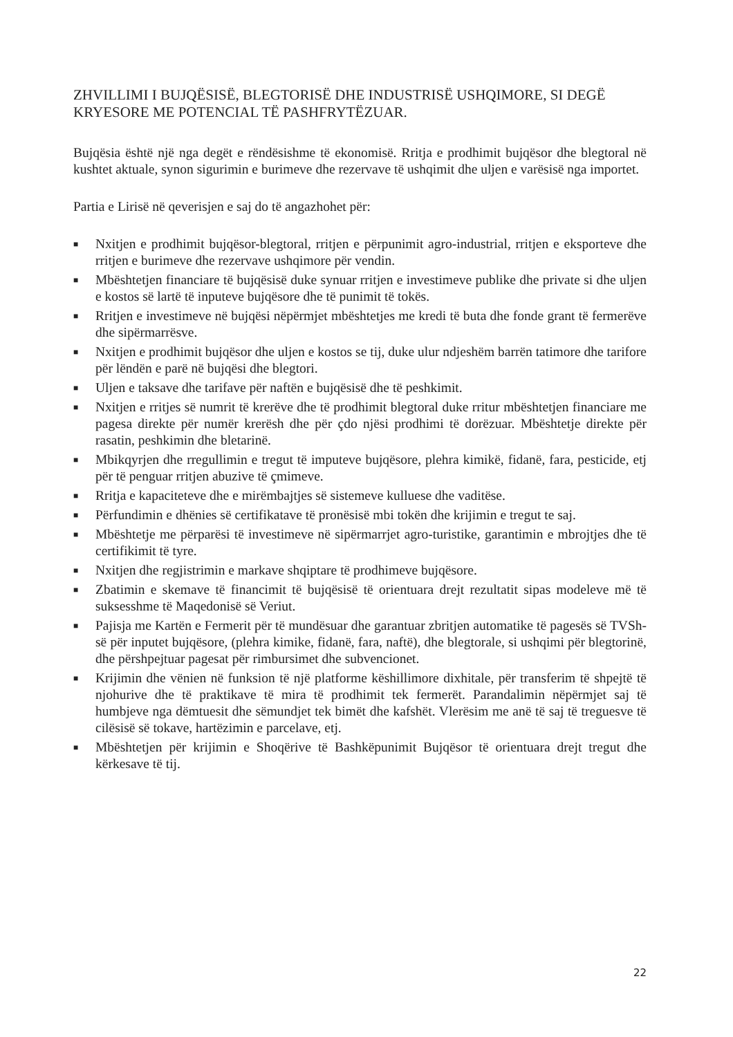ZHVILLIMI I BUJQËSISË, BLEGTORISË DHE INDUSTRISË USHQIMORE, SI DEGË KRYESORE ME POTENCIAL TË PASHFRYTËZUAR.
Bujqësia është një nga degët e rëndësishme të ekonomisë. Rritja e prodhimit bujqësor dhe blegtoral në kushtet aktuale, synon sigurimin e burimeve dhe rezervave të ushqimit dhe uljen e varësisë nga importet.
Partia e Lirisë në qeverisjen e saj do të angazhohet për:
■ Nxitjen e prodhimit bujqësor-blegtoral, rritjen e përpunimit agro-industrial, rritjen e eksporteve dhe rritjen e burimeve dhe rezervave ushqimore për vendin.
■ Mbështetjen financiare të bujqësisë duke synuar rritjen e investimeve publike dhe private si dhe uljen e kostos së lartë të inputeve bujqësore dhe të punimit të tokës.
■ Rritjen e investimeve në bujqësi nëpërmjet mbështetjes me kredi të buta dhe fonde grant të fermerëve dhe sipërmarrësve.
■ Nxitjen e prodhimit bujqësor dhe uljen e kostos se tij, duke ulur ndjeshëm barrën tatimore dhe tarifore për lëndën e parë në bujqësi dhe blegtori.
■ Uljen e taksave dhe tarifave për naftën e bujqësisë dhe të peshkimit.
■ Nxitjen e rritjes së numrit të krerëve dhe të prodhimit blegtoral duke rritur mbështetjen financiare me pagesa direkte për numër krerësh dhe për çdo njësi prodhimi të dorëzuar. Mbështetje direkte për rasatin, peshkimin dhe bletarinë.
■ Mbikqyrjen dhe rregullimin e tregut të imputeve bujqësore, plehra kimikë, fidanë, fara, pesticide, etj për të penguar rritjen abuzive të çmimeve.
■ Rritja e kapaciteteve dhe e mirëmbajtjes së sistemeve kulluese dhe vaditëse.
■ Përfundimin e dhënies së certifikatave të pronësisë mbi tokën dhe krijimin e tregut te saj.
■ Mbështetje me përparësi të investimeve në sipërmarrjet agro-turistike, garantimin e mbrojtjes dhe të certifikimit të tyre.
■ Nxitjen dhe regjistrimin e markave shqiptare të prodhimeve bujqësore.
■ Zbatimin e skemave të financimit të bujqësisë të orientuara drejt rezultatit sipas modeleve më të suksesshme të Maqedonisë së Veriut.
■ Pajisja me Kartën e Fermerit për të mundësuar dhe garantuar zbritjen automatike të pagesës së TVSh-së për inputet bujqësore, (plehra kimike, fidanë, fara, naftë), dhe blegtorale, si ushqimi për blegtorinë, dhe përshpejtuar pagesat për rimbursimet dhe subvencionet.
■ Krijimin dhe vënien në funksion të një platforme këshillimore dixhitale, për transferim të shpejtë të njohurive dhe të praktikave të mira të prodhimit tek fermerët. Parandalimin nëpërmjet saj të humbjeve nga dëmtuesit dhe sëmundjet tek bimët dhe kafshët. Vlerësim me anë të saj të treguesve të cilësisë së tokave, hartëzimin e parcelave, etj.
■ Mbështetjen për krijimin e Shoqërive të Bashkëpunimit Bujqësor të orientuara drejt tregut dhe kërkesave të tij.
22